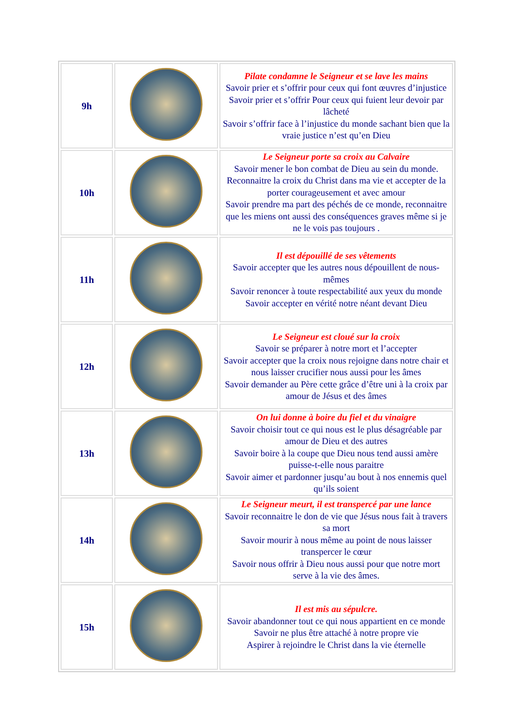| 9h | | Pilate condamne le Seigneur et se lave les mains Savoir prier et s’offrir pour ceux qui font œuvres d’injustice Savoir prier et s’offrir Pour ceux qui fuient leur devoir par lâcheté Savoir s’offrir face à l’injustice du monde sachant bien que la vraie justice n’est qu’en Dieu |
| 10h | | Le Seigneur porte sa croix au Calvaire Savoir mener le bon combat de Dieu au sein du monde. Reconnaitre la croix du Christ dans ma vie et accepter de la porter courageusement et avec amour Savoir prendre ma part des péchés de ce monde, reconnaitre que les miens ont aussi des conséquences graves même si je ne le vois pas toujours . |
| 11h | | Il est dépouillé de ses vêtements Savoir accepter que les autres nous dépouillent de nous-mêmes Savoir renoncer à toute respectabilité aux yeux du monde Savoir accepter en vérité notre néant devant Dieu |
| 12h | | Le Seigneur est cloué sur la croix Savoir se préparer à notre mort et l’accepter Savoir accepter que la croix nous rejoigne dans notre chair et nous laisser crucifier nous aussi pour les âmes Savoir demander au Père cette grâce d’être uni à la croix par amour de Jésus et des âmes |
| 13h | | On lui donne à boire du fiel et du vinaigre Savoir choisir tout ce qui nous est le plus désagréable par amour de Dieu et des autres Savoir boire à la coupe que Dieu nous tend aussi amère puisse-t-elle nous paraitre Savoir aimer et pardonner jusqu’au bout à nos ennemis quel qu’ils soient |
| 14h | | Le Seigneur meurt, il est transpercé par une lance Savoir reconnaitre le don de vie que Jésus nous fait à travers sa mort Savoir mourir à nous même au point de nous laisser transpercer le cœur Savoir nous offrir à Dieu nous aussi pour que notre mort serve à la vie des âmes. |
| 15h | | Il est mis au sépulcre. Savoir abandonner tout ce qui nous appartient en ce monde Savoir ne plus être attaché à notre propre vie Aspirer à rejoindre le Christ dans la vie éternelle |